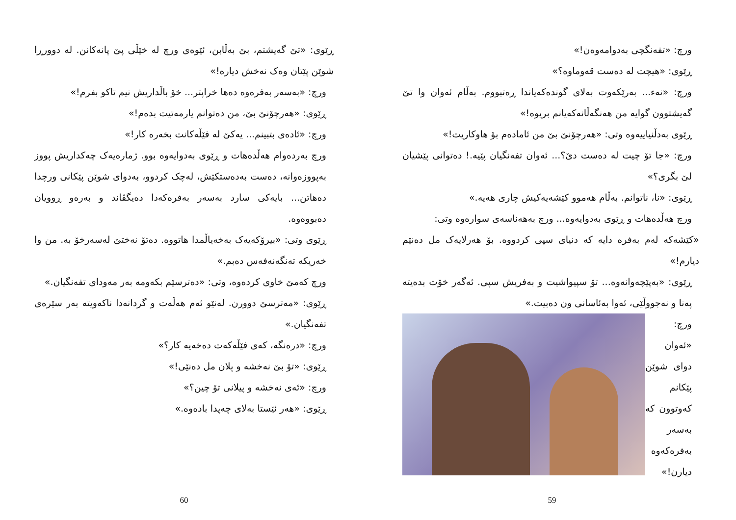ڕێوی: «تێ گەیشتم، بێ بەڵابن، ئێوەی ورچ لە خێڵی پێ پانەکانن. لە دوورڕا شوێن پێتان وەک نەخش دیارە!»
ورچ: «بەسەر بەفرەوە دەها خراپتر... خۆ باڵداریش نیم تاکو بفرم!»
ڕێوی: «هەرچۆنێ بێ، من دەتوانم یارمەتیت بدەم!»
ورچ: «ئادەی بتبینم... یەکێ لە فێڵەکانت بخەرە کار!»
ورچ بەردەوام هەڵدەهات و ڕێوی بەدوایەوە بوو. ژمارەیەک چەکداریش پووز بەپووزەوانە، دەست بەدەستکێش، لەچک کردوو، بەدوای شوێن پێکانی ورچدا دەهاتن... بایەکی سارد بەسەر بەفرەکەدا دەیگڤاند و بەرەو ڕوویان دەبووەوە.
ڕێوی وتی: «بیرۆکەیەک بەخەیاڵمدا هاتووە. دەتۆ نەختێ لەسەرخۆ بە. من وا خەریکە تەنگەنەفەس دەبم.»
ورچ کەمێ خاوی کردەوە، وتی: «دەترسێم بکەومە بەر مەودای تفەنگیان.»
ڕێوی: «مەترسێ دوورن. لەنێو ئەم هەڵەت و گردانەدا ناکەویتە بەر سێرەی تفەنگیان.»
ورچ: «درەنگە، کەی فێڵەکەت دەخەیە کار؟»
ڕێوی: «تۆ بێ نەخشە و پلان مل دەنێی!»
ورچ: «ئەی نەخشە و پیلانی تۆ چین؟»
ڕێوی: «هەر ئێستا بەلای چەپدا بادەوە.»
60
ورچ: «تفەنگچی بەدوامەوەن!»
ڕێوی: «هیچت لە دەست قەوماوە؟»
ورچ: «نەء... بەرێکەوت بەلای گوندەکەیاندا ڕەتبووم. بەڵام ئەوان وا تێ گەیشتوون گوایە من هەنگەڵانەکەیانم بریوە!»
ڕێوی بەدڵنیاییەوە وتی: «هەرچۆنێ بێ من ئامادەم بۆ هاوکاریت!»
ورچ: «جا تۆ چیت لە دەست دێ؟... ئەوان تفەنگیان پێیە.! دەتوانی پێشیان لێ بگری؟»
ڕێوی: «نا، ناتوانم. بەڵام هەموو کێشەیەکیش چاری هەیە.»
ورچ هەڵدەهات و ڕێوی بەدوایەوە... ورچ بەهەناسەی سوارەوە وتی:
«کێشەکە لەم بەفرە دایە کە دنیای سپی کردووە. بۆ هەرلایەک مل دەنێم دیارم!»
ڕێوی: «بەپێچەوانەوە... تۆ سپیواشیت و بەفریش سپی. ئەگەر خۆت بدەیتە پەنا و نەجووڵێی، ئەوا بەئاسانی ون دەبیت.»
ورچ: «ئەوان دوای شوێن پێکانم کەوتوون کە بەسەر بەفرەکەوە دیارن!»
59